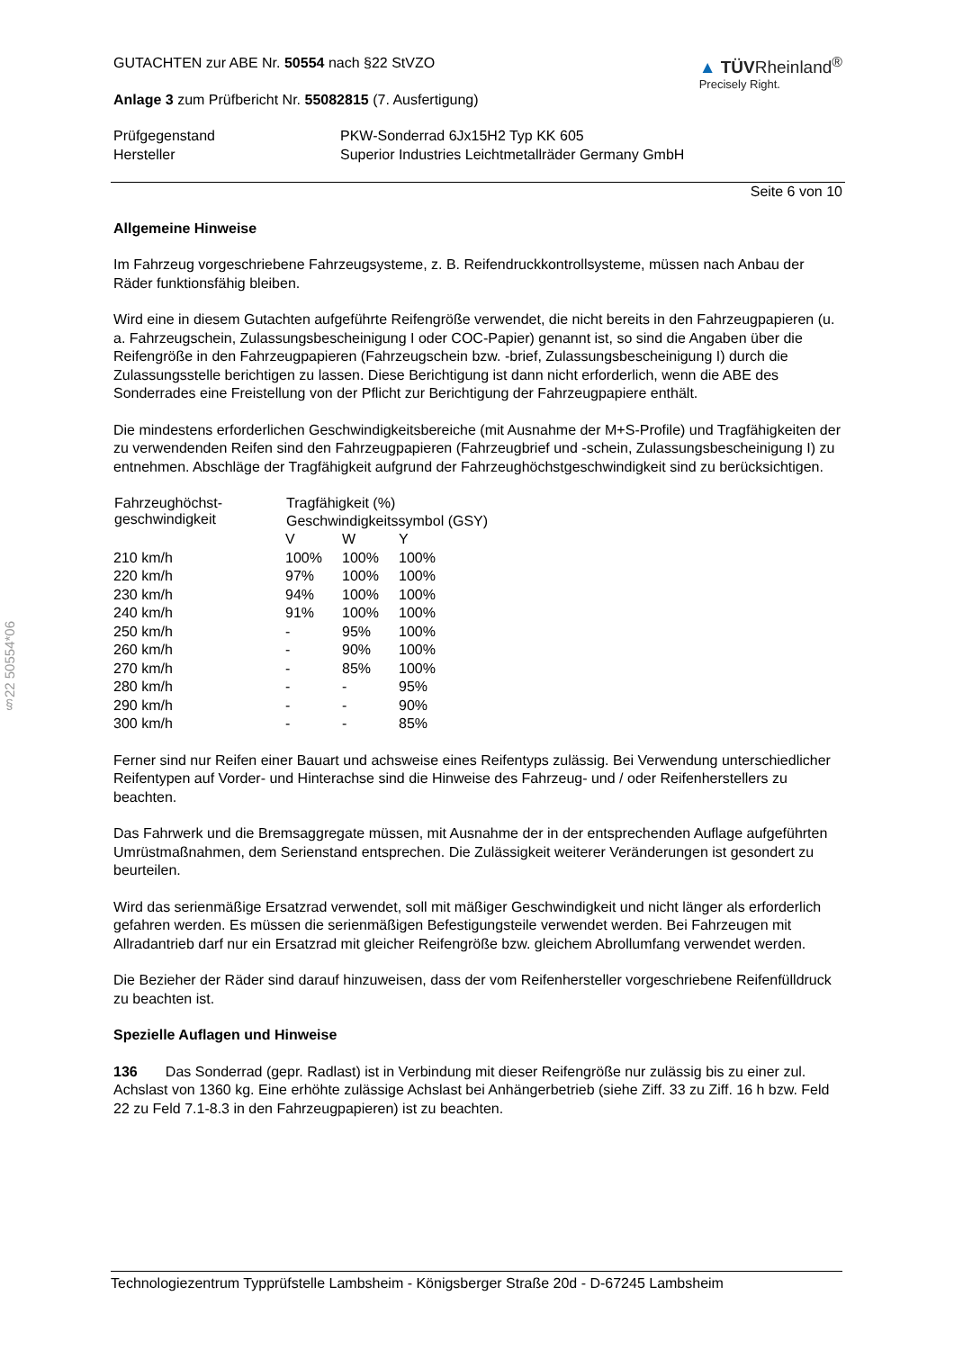§22 50554*06
GUTACHTEN zur ABE Nr. 50554 nach §22 StVZO
Anlage 3 zum Prüfbericht Nr. 55082815 (7. Ausfertigung)
▲ TÜVRheinland<sup>®</sup>
Precisely Right.
| Prüfgegenstand | PKW-Sonderrad 6Jx15H2 Typ KK 605 |
| Hersteller | Superior Industries Leichtmetallräder Germany GmbH |
Seite 6 von 10
Allgemeine Hinweise
Im Fahrzeug vorgeschriebene Fahrzeugsysteme, z. B. Reifendruckkontrollsysteme, müssen nach Anbau der Räder funktionsfähig bleiben.
Wird eine in diesem Gutachten aufgeführte Reifengröße verwendet, die nicht bereits in den Fahrzeugpapieren (u. a. Fahrzeugschein, Zulassungsbescheinigung I oder COC-Papier) genannt ist, so sind die Angaben über die Reifengröße in den Fahrzeugpapieren (Fahrzeugschein bzw. -brief, Zulassungsbescheinigung I) durch die Zulassungsstelle berichtigen zu lassen. Diese Berichtigung ist dann nicht erforderlich, wenn die ABE des Sonderrades eine Freistellung von der Pflicht zur Berichtigung der Fahrzeugpapiere enthält.
Die mindestens erforderlichen Geschwindigkeitsbereiche (mit Ausnahme der M+S-Profile) und Tragfähigkeiten der zu verwendenden Reifen sind den Fahrzeugpapieren (Fahrzeugbrief und -schein, Zulassungsbescheinigung I) zu entnehmen. Abschläge der Tragfähigkeit aufgrund der Fahrzeughöchstgeschwindigkeit sind zu berücksichtigen.
| Fahrzeughöchst- geschwindigkeit | Tragfähigkeit (%) | | |
| --- | --- | --- | --- |
| | Geschwindigkeitssymbol (GSY) | | |
| | V | W | Y |
| 210 km/h | 100% | 100% | 100% |
| 220 km/h | 97% | 100% | 100% |
| 230 km/h | 94% | 100% | 100% |
| 240 km/h | 91% | 100% | 100% |
| 250 km/h | - | 95% | 100% |
| 260 km/h | - | 90% | 100% |
| 270 km/h | - | 85% | 100% |
| 280 km/h | - | - | 95% |
| 290 km/h | - | - | 90% |
| 300 km/h | - | - | 85% |
Ferner sind nur Reifen einer Bauart und achsweise eines Reifentyps zulässig. Bei Verwendung unterschiedlicher Reifentypen auf Vorder- und Hinterachse sind die Hinweise des Fahrzeug- und / oder Reifenherstellers zu beachten.
Das Fahrwerk und die Bremsaggregate müssen, mit Ausnahme der in der entsprechenden Auflage aufgeführten Umrüstmaßnahmen, dem Serienstand entsprechen. Die Zulässigkeit weiterer Veränderungen ist gesondert zu beurteilen.
Wird das serienmäßige Ersatzrad verwendet, soll mit mäßiger Geschwindigkeit und nicht länger als erforderlich gefahren werden. Es müssen die serienmäßigen Befestigungsteile verwendet werden. Bei Fahrzeugen mit Allradantrieb darf nur ein Ersatzrad mit gleicher Reifengröße bzw. gleichem Abrollumfang verwendet werden.
Die Bezieher der Räder sind darauf hinzuweisen, dass der vom Reifenhersteller vorgeschriebene Reifenfülldruck zu beachten ist.
Spezielle Auflagen und Hinweise
136 Das Sonderrad (gepr. Radlast) ist in Verbindung mit dieser Reifengröße nur zulässig bis zu einer zul. Achslast von 1360 kg. Eine erhöhte zulässige Achslast bei Anhängerbetrieb (siehe Ziff. 33 zu Ziff. 16 h bzw. Feld 22 zu Feld 7.1-8.3 in den Fahrzeugpapieren) ist zu beachten.
Technologiezentrum Typprüfstelle Lambsheim - Königsberger Straße 20d - D-67245 Lambsheim